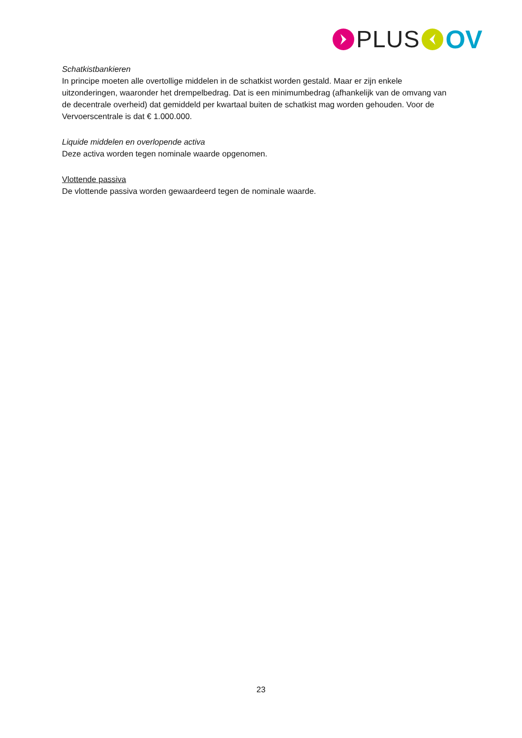PLUS OV
Schatkistbankieren
In principe moeten alle overtollige middelen in de schatkist worden gestald. Maar er zijn enkele uitzonderingen, waaronder het drempelbedrag. Dat is een minimumbedrag (afhankelijk van de omvang van de decentrale overheid) dat gemiddeld per kwartaal buiten de schatkist mag worden gehouden. Voor de Vervoerscentrale is dat € 1.000.000.
Liquide middelen en overlopende activa
Deze activa worden tegen nominale waarde opgenomen.
Vlottende passiva
De vlottende passiva worden gewaardeerd tegen de nominale waarde.
23